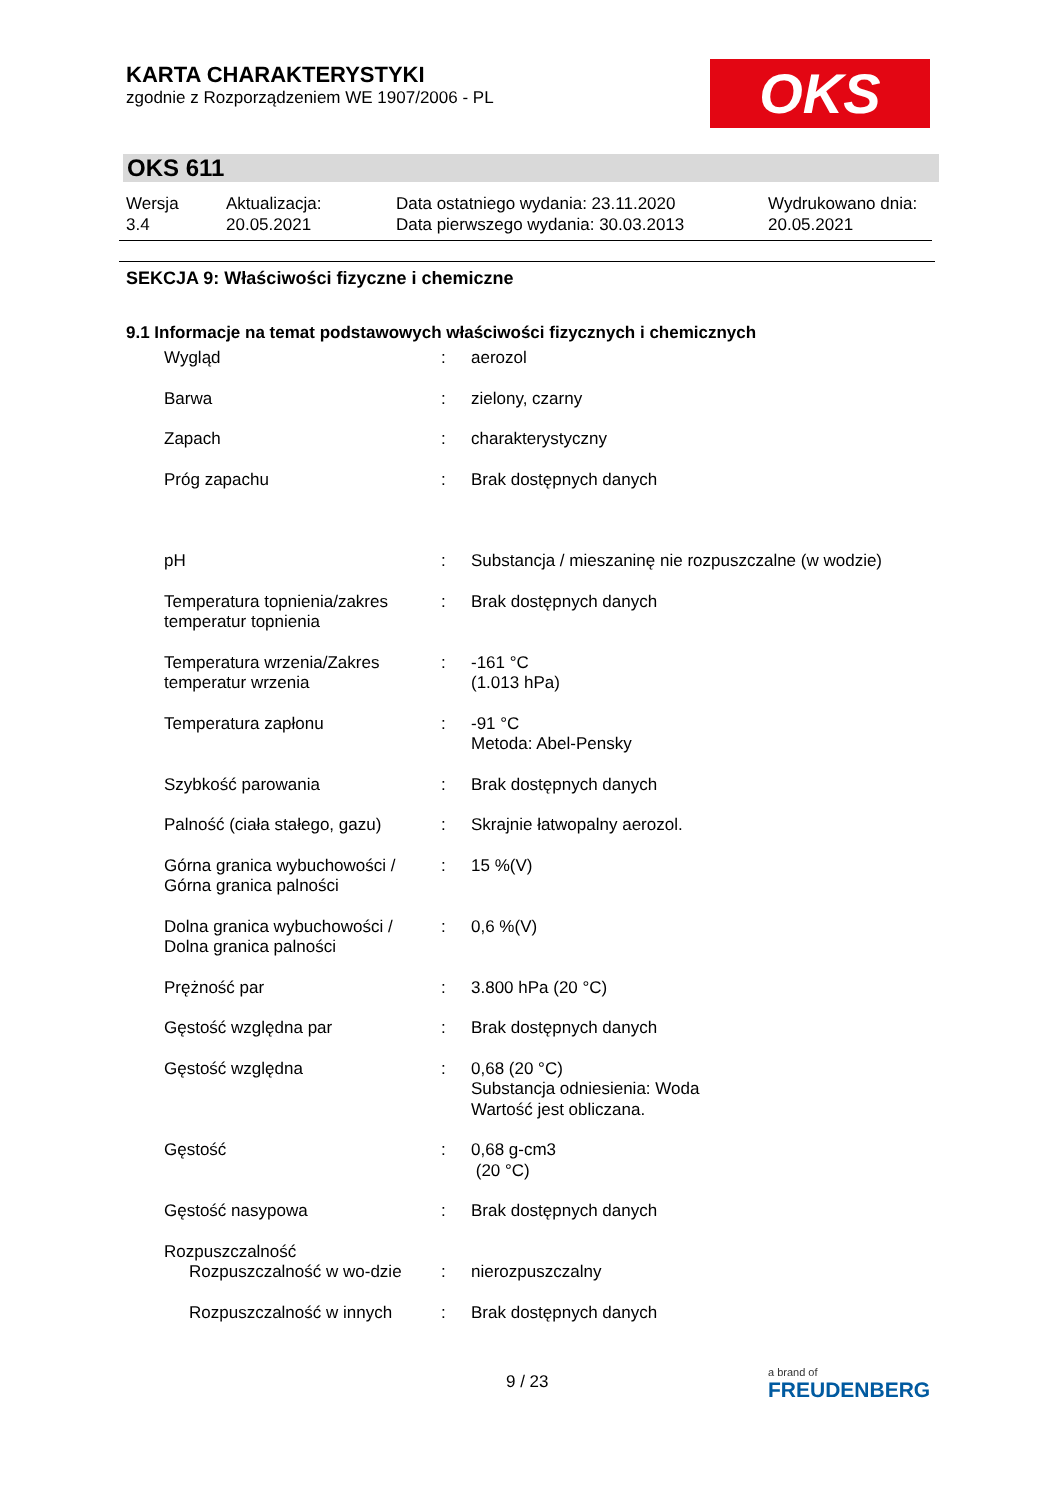KARTA CHARAKTERYSTYKI
zgodnie z Rozporządzeniem WE 1907/2006 - PL
OKS
OKS 611
| Wersja 3.4 | Aktualizacja: 20.05.2021 | Data ostatniego wydania: 23.11.2020 Data pierwszego wydania: 30.03.2013 | Wydrukowano dnia: 20.05.2021 |
SEKCJA 9: Właściwości fizyczne i chemiczne
9.1 Informacje na temat podstawowych właściwości fizycznych i chemicznych
| Wygląd | : | aerozol |
| Barwa | : | zielony, czarny |
| Zapach | : | charakterystyczny |
| Próg zapachu | : | Brak dostępnych danych |
| pH | : | Substancja / mieszaninę nie rozpuszczalne (w wodzie) |
| Temperatura topnienia/zakres temperatur topnienia | : | Brak dostępnych danych |
| Temperatura wrzenia/Zakres temperatur wrzenia | : | -161 °C (1.013 hPa) |
| Temperatura zapłonu | : | -91 °C Metoda: Abel-Pensky |
| Szybkość parowania | : | Brak dostępnych danych |
| Palność (ciała stałego, gazu) | : | Skrajnie łatwopalny aerozol. |
| Górna granica wybuchowości / Górna granica palności | : | 15 %(V) |
| Dolna granica wybuchowości / Dolna granica palności | : | 0,6 %(V) |
| Prężność par | : | 3.800 hPa (20 °C) |
| Gęstość względna par | : | Brak dostępnych danych |
| Gęstość względna | : | 0,68 (20 °C) Substancja odniesienia: Woda Wartość jest obliczana. |
| Gęstość | : | 0,68 g-cm3 (20 °C) |
| Gęstość nasypowa | : | Brak dostępnych danych |
| Rozpuszczalność | | |
| Rozpuszczalność w wo-dzie | : | nierozpuszczalny |
| Rozpuszczalność w innych | : | Brak dostępnych danych |
9 / 23 a brand of
FREUDENBERG